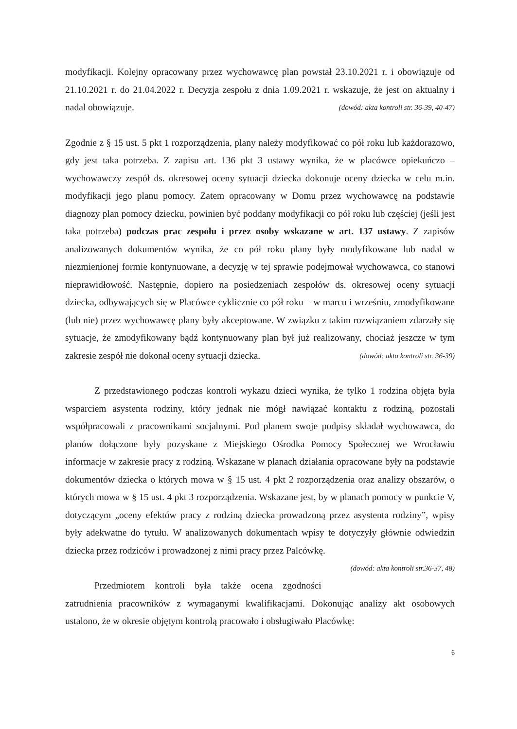modyfikacji. Kolejny opracowany przez wychowawcę plan powstał 23.10.2021 r. i obowiązuje od 21.10.2021 r. do 21.04.2022 r. Decyzja zespołu z dnia 1.09.2021 r. wskazuje, że jest on aktualny i nadal obowiązuje. (dowód: akta kontroli str. 36-39, 40-47)
Zgodnie z § 15 ust. 5 pkt 1 rozporządzenia, plany należy modyfikować co pół roku lub każdorazowo, gdy jest taka potrzeba. Z zapisu art. 136 pkt 3 ustawy wynika, że w placówce opiekuńczo – wychowawczy zespół ds. okresowej oceny sytuacji dziecka dokonuje oceny dziecka w celu m.in. modyfikacji jego planu pomocy. Zatem opracowany w Domu przez wychowawcę na podstawie diagnozy plan pomocy dziecku, powinien być poddany modyfikacji co pół roku lub częściej (jeśli jest taka potrzeba) podczas prac zespołu i przez osoby wskazane w art. 137 ustawy. Z zapisów analizowanych dokumentów wynika, że co pół roku plany były modyfikowane lub nadal w niezmienionej formie kontynuowane, a decyzję w tej sprawie podejmował wychowawca, co stanowi nieprawidłowość. Następnie, dopiero na posiedzeniach zespołów ds. okresowej oceny sytuacji dziecka, odbywających się w Placówce cyklicznie co pół roku – w marcu i wrześniu, zmodyfikowane (lub nie) przez wychowawcę plany były akceptowane. W związku z takim rozwiązaniem zdarzały się sytuacje, że zmodyfikowany bądź kontynuowany plan był już realizowany, chociaż jeszcze w tym zakresie zespół nie dokonał oceny sytuacji dziecka. (dowód: akta kontroli str. 36-39)
Z przedstawionego podczas kontroli wykazu dzieci wynika, że tylko 1 rodzina objęta była wsparciem asystenta rodziny, który jednak nie mógł nawiązać kontaktu z rodziną, pozostali współpracowali z pracownikami socjalnymi. Pod planem swoje podpisy składał wychowawca, do planów dołączone były pozyskane z Miejskiego Ośrodka Pomocy Społecznej we Wrocławiu informacje w zakresie pracy z rodziną. Wskazane w planach działania opracowane były na podstawie dokumentów dziecka o których mowa w § 15 ust. 4 pkt 2 rozporządzenia oraz analizy obszarów, o których mowa w § 15 ust. 4 pkt 3 rozporządzenia. Wskazane jest, by w planach pomocy w punkcie V, dotyczącym „oceny efektów pracy z rodziną dziecka prowadzoną przez asystenta rodziny”, wpisy były adekwatne do tytułu. W analizowanych dokumentach wpisy te dotyczyły głównie odwiedzin dziecka przez rodziców i prowadzonej z nimi pracy przez Palcówkę. (dowód: akta kontroli str.36-37, 48)
Przedmiotem kontroli była także ocena zgodności zatrudnienia pracowników z wymaganymi kwalifikacjami. Dokonując analizy akt osobowych ustalono, że w okresie objętym kontrolą pracowało i obsługiwało Placówkę:
6